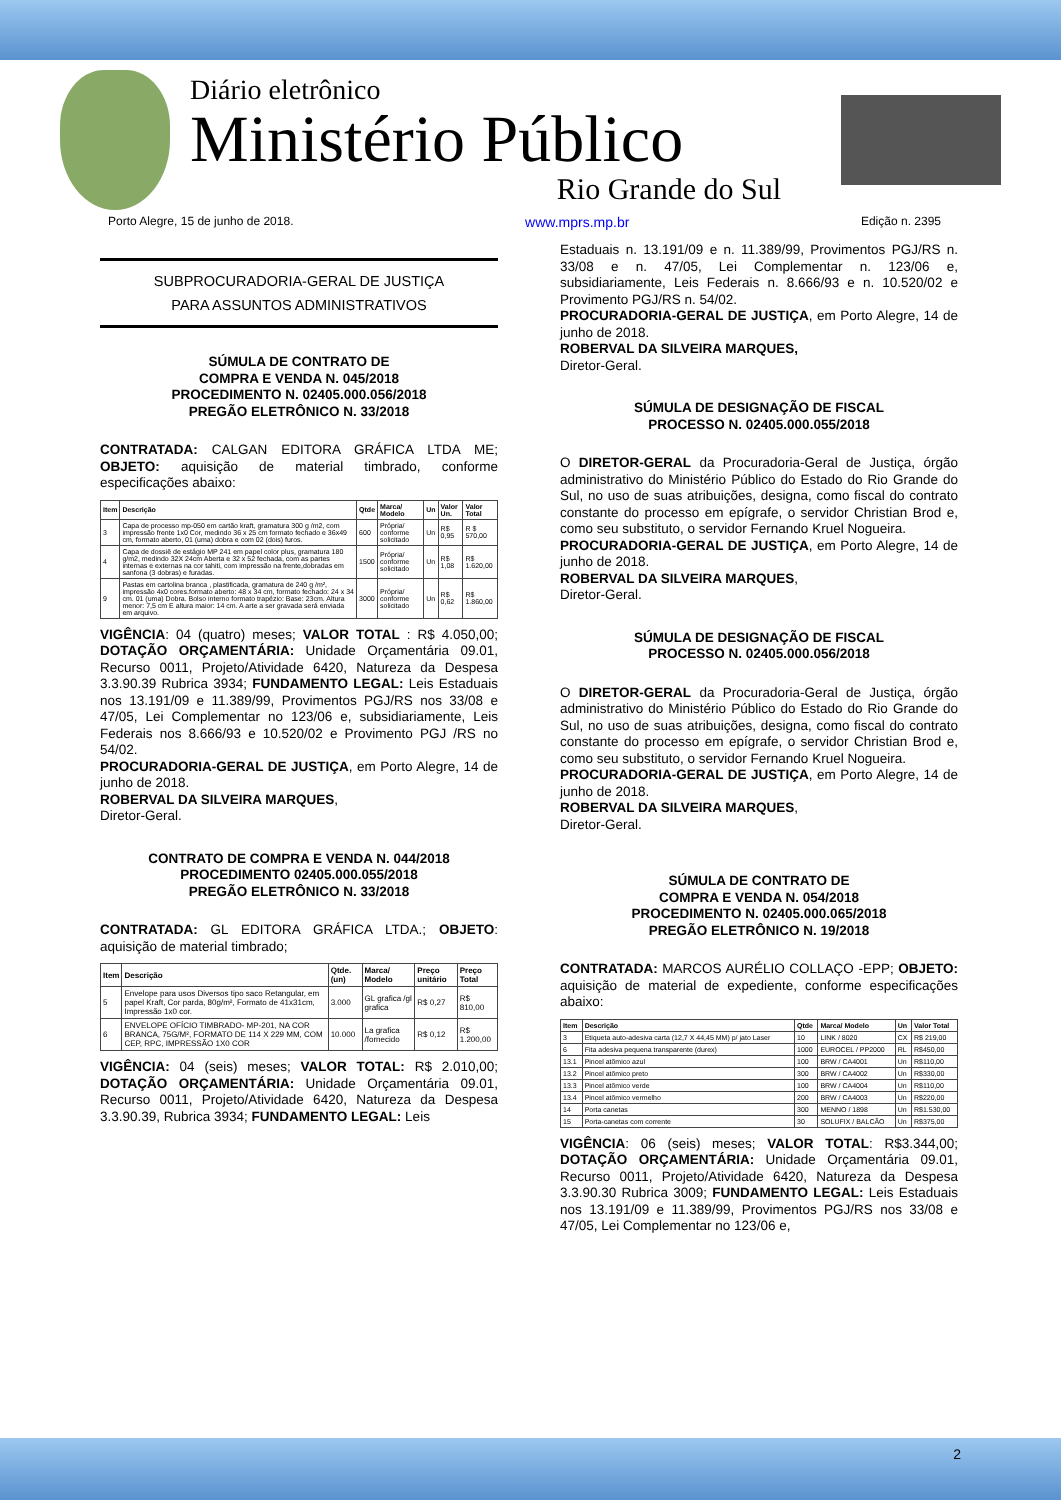Diário eletrônico
Ministério Público
Rio Grande do Sul
Porto Alegre, 15 de junho de 2018. www.mprs.mp.br Edição n. 2395
SUBPROCURADORIA-GERAL DE JUSTIÇA
PARA ASSUNTOS ADMINISTRATIVOS
SÚMULA DE CONTRATO DE
COMPRA E VENDA N. 045/2018
PROCEDIMENTO N. 02405.000.056/2018
PREGÃO ELETRÔNICO N. 33/2018
CONTRATADA: CALGAN EDITORA GRÁFICA LTDA ME; OBJETO: aquisição de material timbrado, conforme especificações abaixo:
| Item | Descrição | Qtde | Marca/ Modelo | Un | Valor Un. | Valor Total |
| --- | --- | --- | --- | --- | --- | --- |
| 3 | Capa de processo mp-050 em cartão kraft, gramatura 300 g /m2, com impressão frente 1x0 Cor, medindo 36 x 25 cm formato fechado e 36x49 cm, formato aberto, 01 (uma) dobra e com 02 (dois) furos. | 600 | Própria/ conforme solicitado | Un | R$ 0,95 | R $ 570,00 |
| 4 | Capa de dossiê de estágio MP 241 em papel color plus, gramatura 180 g/m2, medindo 32X 24cm Aberta e 32 x 52 fechada, com as partes internas e externas na cor tahiti, com impressão na frente,dobradas em sanfona (3 dobras) e furadas. | 1500 | Própria/ conforme solicitado | Un | R$ 1,08 | R$ 1.620,00 |
| 9 | Pastas em cartolina branca , plastificada, gramatura de 240 g /m², impressão 4x0 cores.formato aberto: 48 x 34 cm, formato fechado: 24 x 34 cm. 01 (uma) Dobra. Bolso interno formato trapézio: Base: 23cm. Altura menor: 7,5 cm E altura maior: 14 cm. A arte a ser gravada será enviada em arquivo. | 3000 | Própria/ conforme solicitado | Un | R$ 0,62 | R$ 1.860,00 |
VIGÊNCIA: 04 (quatro) meses; VALOR TOTAL : R$ 4.050,00; DOTAÇÃO ORÇAMENTÁRIA: Unidade Orçamentária 09.01, Recurso 0011, Projeto/Atividade 6420, Natureza da Despesa 3.3.90.39 Rubrica 3934; FUNDAMENTO LEGAL: Leis Estaduais nos 13.191/09 e 11.389/99, Provimentos PGJ/RS nos 33/08 e 47/05, Lei Complementar no 123/06 e, subsidiariamente, Leis Federais nos 8.666/93 e 10.520/02 e Provimento PGJ /RS no 54/02.
PROCURADORIA-GERAL DE JUSTIÇA, em Porto Alegre, 14 de junho de 2018.
ROBERVAL DA SILVEIRA MARQUES,
Diretor-Geral.
CONTRATO DE COMPRA E VENDA N. 044/2018
PROCEDIMENTO 02405.000.055/2018
PREGÃO ELETRÔNICO N. 33/2018
CONTRATADA: GL EDITORA GRÁFICA LTDA.; OBJETO: aquisição de material timbrado;
| Item | Descrição | Qtde. (un) | Marca/ Modelo | Preço unitário | Preço Total |
| --- | --- | --- | --- | --- | --- |
| 5 | Envelope para usos Diversos tipo saco Retangular, em papel Kraft, Cor parda, 80g/m², Formato de 41x31cm, Impressão 1x0 cor. | 3.000 | GL grafica /gl grafica | R$ 0,27 | R$ 810,00 |
| 6 | ENVELOPE OFÍCIO TIMBRADO- MP-201, NA COR BRANCA, 75G/M², FORMATO DE 114 X 229 MM, COM CEP, RPC, IMPRESSÃO 1X0 COR | 10.000 | La grafica /fornecido | R$ 0,12 | R$ 1.200,00 |
VIGÊNCIA: 04 (seis) meses; VALOR TOTAL: R$ 2.010,00; DOTAÇÃO ORÇAMENTÁRIA: Unidade Orçamentária 09.01, Recurso 0011, Projeto/Atividade 6420, Natureza da Despesa 3.3.90.39, Rubrica 3934; FUNDAMENTO LEGAL: Leis
Estaduais n. 13.191/09 e n. 11.389/99, Provimentos PGJ/RS n. 33/08 e n. 47/05, Lei Complementar n. 123/06 e, subsidiariamente, Leis Federais n. 8.666/93 e n. 10.520/02 e Provimento PGJ/RS n. 54/02.
PROCURADORIA-GERAL DE JUSTIÇA, em Porto Alegre, 14 de junho de 2018.
ROBERVAL DA SILVEIRA MARQUES,
Diretor-Geral.
SÚMULA DE DESIGNAÇÃO DE FISCAL
PROCESSO N. 02405.000.055/2018
O DIRETOR-GERAL da Procuradoria-Geral de Justiça, órgão administrativo do Ministério Público do Estado do Rio Grande do Sul, no uso de suas atribuições, designa, como fiscal do contrato constante do processo em epígrafe, o servidor Christian Brod e, como seu substituto, o servidor Fernando Kruel Nogueira.
PROCURADORIA-GERAL DE JUSTIÇA, em Porto Alegre, 14 de junho de 2018.
ROBERVAL DA SILVEIRA MARQUES,
Diretor-Geral.
SÚMULA DE DESIGNAÇÃO DE FISCAL
PROCESSO N. 02405.000.056/2018
O DIRETOR-GERAL da Procuradoria-Geral de Justiça, órgão administrativo do Ministério Público do Estado do Rio Grande do Sul, no uso de suas atribuições, designa, como fiscal do contrato constante do processo em epígrafe, o servidor Christian Brod e, como seu substituto, o servidor Fernando Kruel Nogueira.
PROCURADORIA-GERAL DE JUSTIÇA, em Porto Alegre, 14 de junho de 2018.
ROBERVAL DA SILVEIRA MARQUES,
Diretor-Geral.
SÚMULA DE CONTRATO DE
COMPRA E VENDA N. 054/2018
PROCEDIMENTO N. 02405.000.065/2018
PREGÃO ELETRÔNICO N. 19/2018
CONTRATADA: MARCOS AURÉLIO COLLAÇO -EPP; OBJETO: aquisição de material de expediente, conforme especificações abaixo:
| Item | Descrição | Qtde | Marca/ Modelo | Un | Valor Total |
| --- | --- | --- | --- | --- | --- |
| 3 | Etiqueta auto-adesiva carta (12,7 X 44,45 MM) p/ jato Laser | 10 | LINK / 8020 | CX | R$ 219,00 |
| 6 | Fita adesiva pequena transparente (durex) | 1000 | EUROCEL / PP2000 | RL | R$450,00 |
| 13.1 | Pincel atômico azul | 100 | BRW / CA4001 | Un | R$110,00 |
| 13.2 | Pincel atômico preto | 300 | BRW / CA4002 | Un | R$330,00 |
| 13.3 | Pincel atômico verde | 100 | BRW / CA4004 | Un | R$110,00 |
| 13.4 | Pincel atômico vermelho | 200 | BRW / CA4003 | Un | R$220,00 |
| 14 | Porta canetas | 300 | MENNO / 1898 | Un | R$1.530,00 |
| 15 | Porta-canetas com corrente | 30 | SOLUFIX / BALCÃO | Un | R$375,00 |
VIGÊNCIA: 06 (seis) meses; VALOR TOTAL: R$3.344,00; DOTAÇÃO ORÇAMENTÁRIA: Unidade Orçamentária 09.01, Recurso 0011, Projeto/Atividade 6420, Natureza da Despesa 3.3.90.30 Rubrica 3009; FUNDAMENTO LEGAL: Leis Estaduais nos 13.191/09 e 11.389/99, Provimentos PGJ/RS nos 33/08 e 47/05, Lei Complementar no 123/06 e,
2